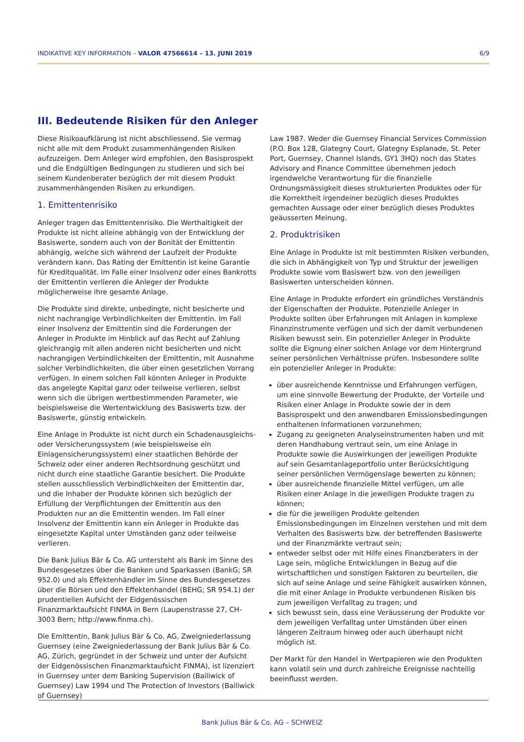INDIKATIVE KEY INFORMATION – VALOR 47566614 – 13. JUNI 2019 6/9
III. Bedeutende Risiken für den Anleger
Diese Risikoaufklärung ist nicht abschliessend. Sie vermag nicht alle mit dem Produkt zusammenhängenden Risiken aufzuzeigen. Dem Anleger wird empfohlen, den Basisprospekt und die Endgültigen Bedingungen zu studieren und sich bei seinem Kundenberater bezüglich der mit diesem Produkt zusammenhängenden Risiken zu erkundigen.
1. Emittentenrisiko
Anleger tragen das Emittentenrisiko. Die Werthaltigkeit der Produkte ist nicht alleine abhängig von der Entwicklung der Basiswerte, sondern auch von der Bonität der Emittentin abhängig, welche sich während der Laufzeit der Produkte verändern kann. Das Rating der Emittentin ist keine Garantie für Kreditqualität. Im Falle einer Insolvenz oder eines Bankrotts der Emittentin verlieren die Anleger der Produkte möglicherweise ihre gesamte Anlage.
Die Produkte sind direkte, unbedingte, nicht besicherte und nicht nachrangige Verbindlichkeiten der Emittentin. Im Fall einer Insolvenz der Emittentin sind die Forderungen der Anleger in Produkte im Hinblick auf das Recht auf Zahlung gleichrangig mit allen anderen nicht besicherten und nicht nachrangigen Verbindlichkeiten der Emittentin, mit Ausnahme solcher Verbindlichkeiten, die über einen gesetzlichen Vorrang verfügen. In einem solchen Fall könnten Anleger in Produkte das angelegte Kapital ganz oder teilweise verlieren, selbst wenn sich die übrigen wertbestimmenden Parameter, wie beispielsweise die Wertentwicklung des Basiswerts bzw. der Basiswerte, günstig entwickeln.
Eine Anlage in Produkte ist nicht durch ein Schadenausgleichs- oder Versicherungssystem (wie beispielsweise ein Einlagensicherungssystem) einer staatlichen Behörde der Schweiz oder einer anderen Rechtsordnung geschützt und nicht durch eine staatliche Garantie besichert. Die Produkte stellen ausschliesslich Verbindlichkeiten der Emittentin dar, und die Inhaber der Produkte können sich bezüglich der Erfüllung der Verpflichtungen der Emittentin aus den Produkten nur an die Emittentin wenden. Im Fall einer Insolvenz der Emittentin kann ein Anleger in Produkte das eingesetzte Kapital unter Umständen ganz oder teilweise verlieren.
Die Bank Julius Bär & Co. AG untersteht als Bank im Sinne des Bundesgesetzes über die Banken und Sparkassen (BankG; SR 952.0) und als Effektenhändler im Sinne des Bundesgesetzes über die Börsen und den Effektenhandel (BEHG; SR 954.1) der prudentiellen Aufsicht der Eidgenössischen Finanzmarktaufsicht FINMA in Bern (Laupenstrasse 27, CH-3003 Bern; http://www.finma.ch).
Die Emittentin, Bank Julius Bär & Co. AG, Zweigniederlassung Guernsey (eine Zweigniederlassung der Bank Julius Bär & Co. AG, Zürich, gegründet in der Schweiz und unter der Aufsicht der Eidgenössischen Finanzmarktaufsicht FINMA), ist lizenziert in Guernsey unter dem Banking Supervision (Bailiwick of Guernsey) Law 1994 und The Protection of Investors (Bailiwick of Guernsey)
Law 1987. Weder die Guernsey Financial Services Commission (P.O. Box 128, Glategny Court, Glategny Esplanade, St. Peter Port, Guernsey, Channel Islands, GY1 3HQ) noch das States Advisory and Finance Committee übernehmen jedoch irgendwelche Verantwortung für die finanzielle Ordnungsmässigkeit dieses strukturierten Produktes oder für die Korrektheit irgendeiner bezüglich dieses Produktes gemachten Aussage oder einer bezüglich dieses Produktes geäusserten Meinung.
2. Produktrisiken
Eine Anlage in Produkte ist mit bestimmten Risiken verbunden, die sich in Abhängigkeit von Typ und Struktur der jeweiligen Produkte sowie vom Basiswert bzw. von den jeweiligen Basiswerten unterscheiden können.
Eine Anlage in Produkte erfordert ein gründliches Verständnis der Eigenschaften der Produkte. Potenzielle Anleger in Produkte sollten über Erfahrungen mit Anlagen in komplexe Finanzinstrumente verfügen und sich der damit verbundenen Risiken bewusst sein. Ein potenzieller Anleger in Produkte sollte die Eignung einer solchen Anlage vor dem Hintergrund seiner persönlichen Verhältnisse prüfen. Insbesondere sollte ein potenzieller Anleger in Produkte:
über ausreichende Kenntnisse und Erfahrungen verfügen, um eine sinnvolle Bewertung der Produkte, der Vorteile und Risiken einer Anlage in Produkte sowie der in dem Basisprospekt und den anwendbaren Emissionsbedingungen enthaltenen Informationen vorzunehmen;
Zugang zu geeigneten Analyseinstrumenten haben und mit deren Handhabung vertraut sein, um eine Anlage in Produkte sowie die Auswirkungen der jeweiligen Produkte auf sein Gesamtanlageportfolio unter Berücksichtigung seiner persönlichen Vermögenslage bewerten zu können;
über ausreichende finanzielle Mittel verfügen, um alle Risiken einer Anlage in die jeweiligen Produkte tragen zu können;
die für die jeweiligen Produkte geltenden Emissionsbedingungen im Einzelnen verstehen und mit dem Verhalten des Basiswerts bzw. der betreffenden Basiswerte und der Finanzmärkte vertraut sein;
entweder selbst oder mit Hilfe eines Finanzberaters in der Lage sein, mögliche Entwicklungen in Bezug auf die wirtschaftlichen und sonstigen Faktoren zu beurteilen, die sich auf seine Anlage und seine Fähigkeit auswirken können, die mit einer Anlage in Produkte verbundenen Risiken bis zum jeweiligen Verfalltag zu tragen; und
sich bewusst sein, dass eine Veräusserung der Produkte vor dem jeweiligen Verfalltag unter Umständen über einen längeren Zeitraum hinweg oder auch überhaupt nicht möglich ist.
Der Markt für den Handel in Wertpapieren wie den Produkten kann volatil sein und durch zahlreiche Ereignisse nachteilig beeinflusst werden.
Bank Julius Bär & Co. AG – SCHWEIZ